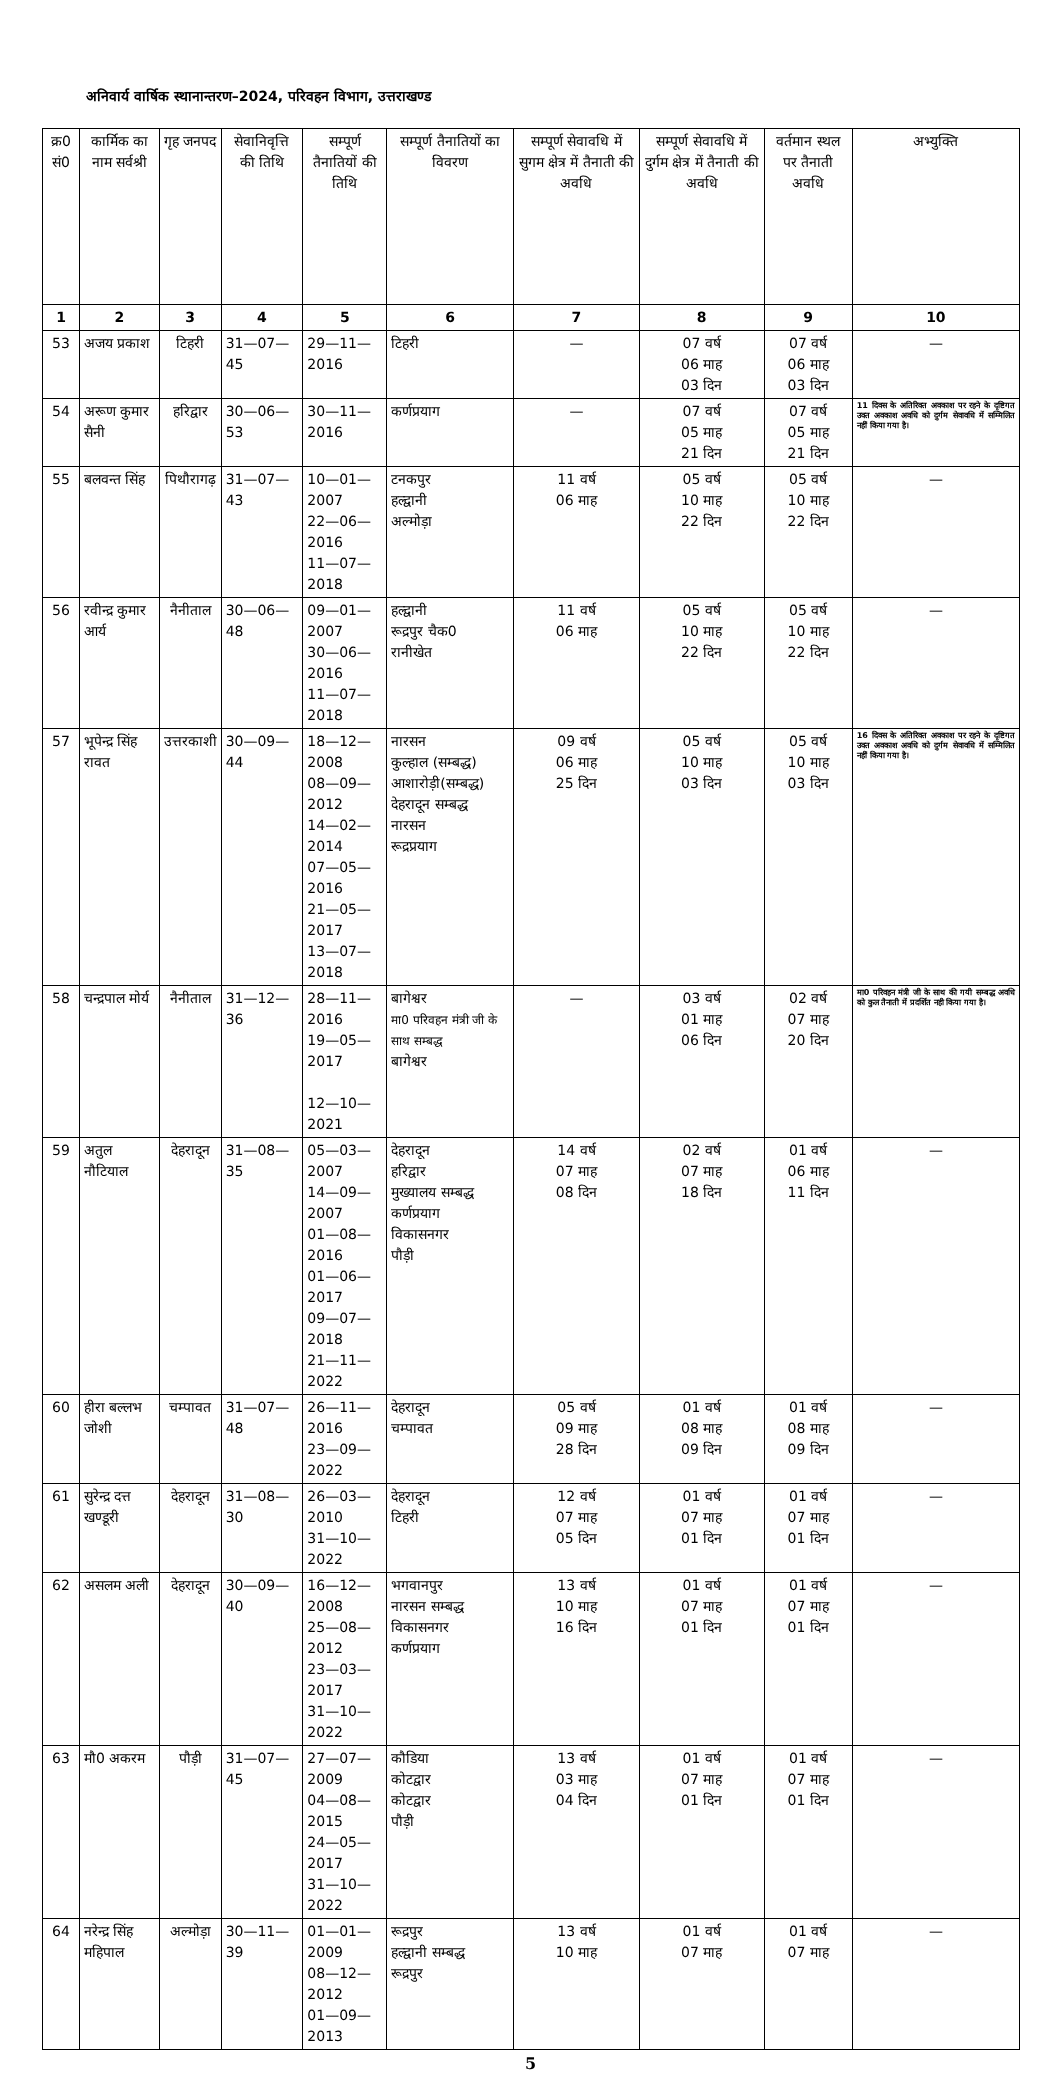अनिवार्य वार्षिक स्थानान्तरण–2024, परिवहन विभाग, उत्तराखण्ड
| क्र0 सं0 | कार्मिक का नाम सर्वश्री | गृह जनपद | सेवानिवृत्ति की तिथि | सम्पूर्ण तैनातियों की तिथि | सम्पूर्ण तैनातियों का विवरण | सम्पूर्ण सेवावधि में सुगम क्षेत्र में तैनाती की अवधि | सम्पूर्ण सेवावधि में दुर्गम क्षेत्र में तैनाती की अवधि | वर्तमान स्थल पर तैनाती अवधि | अभ्युक्ति |
| --- | --- | --- | --- | --- | --- | --- | --- | --- | --- |
| 1 | 2 | 3 | 4 | 5 | 6 | 7 | 8 | 9 | 10 |
| 53 | अजय प्रकाश | टिहरी | 31—07—45 | 29—11—2016 | टिहरी | — | 07 वर्ष 06 माह 03 दिन | 07 वर्ष 06 माह 03 दिन | — |
| 54 | अरूण कुमार सैनी | हरिद्वार | 30—06—53 | 30—11—2016 | कर्णप्रयाग | — | 07 वर्ष 05 माह 21 दिन | 07 वर्ष 05 माह 21 दिन | 11 दिवस के अतिरिक्त अवकाश पर रहने के दृष्टिगत उक्त अवकाश अवधि को दुर्गम सेवावधि में सम्मिलित नहीं किया गया है। |
| 55 | बलवन्त सिंह | पिथौरागढ़ | 31—07—43 | 10—01—2007 22—06—2016 11—07—2018 | टनकपुर हल्द्वानी अल्मोड़ा | 11 वर्ष 06 माह | 05 वर्ष 10 माह 22 दिन | 05 वर्ष 10 माह 22 दिन | — |
| 56 | रवीन्द्र कुमार आर्य | नैनीताल | 30—06—48 | 09—01—2007 30—06—2016 11—07—2018 | हल्द्वानी रूद्रपुर चैक0 रानीखेत | 11 वर्ष 06 माह | 05 वर्ष 10 माह 22 दिन | 05 वर्ष 10 माह 22 दिन | — |
| 57 | भूपेन्द्र सिंह रावत | उत्तरकाशी | 30—09—44 | 18—12—2008 08—09—2012 14—02—2014 07—05—2016 21—05—2017 13—07—2018 | नारसन कुल्हाल (सम्बद्ध) आशारोड़ी(सम्बद्ध) देहरादून सम्बद्ध नारसन रूद्रप्रयाग | 09 वर्ष 06 माह 25 दिन | 05 वर्ष 10 माह 03 दिन | 05 वर्ष 10 माह 03 दिन | 16 दिवस के अतिरिक्त अवकाश पर रहने के दृष्टिगत उक्त अवकाश अवधि को दुर्गम सेवावधि में सम्मिलित नहीं किया गया है। |
| 58 | चन्द्रपाल मोर्य | नैनीताल | 31—12—36 | 28—11—2016 19—05—2017 12—10—2021 | बागेश्वर मा0 परिवहन मंत्री जी के साथ सम्बद्ध बागेश्वर | — | 03 वर्ष 01 माह 06 दिन | 02 वर्ष 07 माह 20 दिन | मा0 परिवहन मंत्री जी के साथ की गयी सम्बद्ध अवधि को कुल तैनाती में प्रदर्शित नही किया गया है। |
| 59 | अतुल नौटियाल | देहरादून | 31—08—35 | 05—03—2007 14—09—2007 01—08—2016 01—06—2017 09—07—2018 21—11—2022 | देहरादून हरिद्वार मुख्यालय सम्बद्ध कर्णप्रयाग विकासनगर पौड़ी | 14 वर्ष 07 माह 08 दिन | 02 वर्ष 07 माह 18 दिन | 01 वर्ष 06 माह 11 दिन | — |
| 60 | हीरा बल्लभ जोशी | चम्पावत | 31—07—48 | 26—11—2016 23—09—2022 | देहरादून चम्पावत | 05 वर्ष 09 माह 28 दिन | 01 वर्ष 08 माह 09 दिन | 01 वर्ष 08 माह 09 दिन | — |
| 61 | सुरेन्द्र दत्त खण्डूरी | देहरादून | 31—08—30 | 26—03—2010 31—10—2022 | देहरादून टिहरी | 12 वर्ष 07 माह 05 दिन | 01 वर्ष 07 माह 01 दिन | 01 वर्ष 07 माह 01 दिन | — |
| 62 | असलम अली | देहरादून | 30—09—40 | 16—12—2008 25—08—2012 23—03—2017 31—10—2022 | भगवानपुर नारसन सम्बद्ध विकासनगर कर्णप्रयाग | 13 वर्ष 10 माह 16 दिन | 01 वर्ष 07 माह 01 दिन | 01 वर्ष 07 माह 01 दिन | — |
| 63 | मौ0 अकरम | पौड़ी | 31—07—45 | 27—07—2009 04—08—2015 24—05—2017 31—10—2022 | कौडिया कोटद्वार कोटद्वार पौड़ी | 13 वर्ष 03 माह 04 दिन | 01 वर्ष 07 माह 01 दिन | 01 वर्ष 07 माह 01 दिन | — |
| 64 | नरेन्द्र सिंह महिपाल | अल्मोड़ा | 30—11—39 | 01—01—2009 08—12—2012 01—09—2013 | रूद्रपुर हल्द्वानी सम्बद्ध रूद्रपुर | 13 वर्ष 10 माह | 01 वर्ष 07 माह | 01 वर्ष 07 माह | — |
5